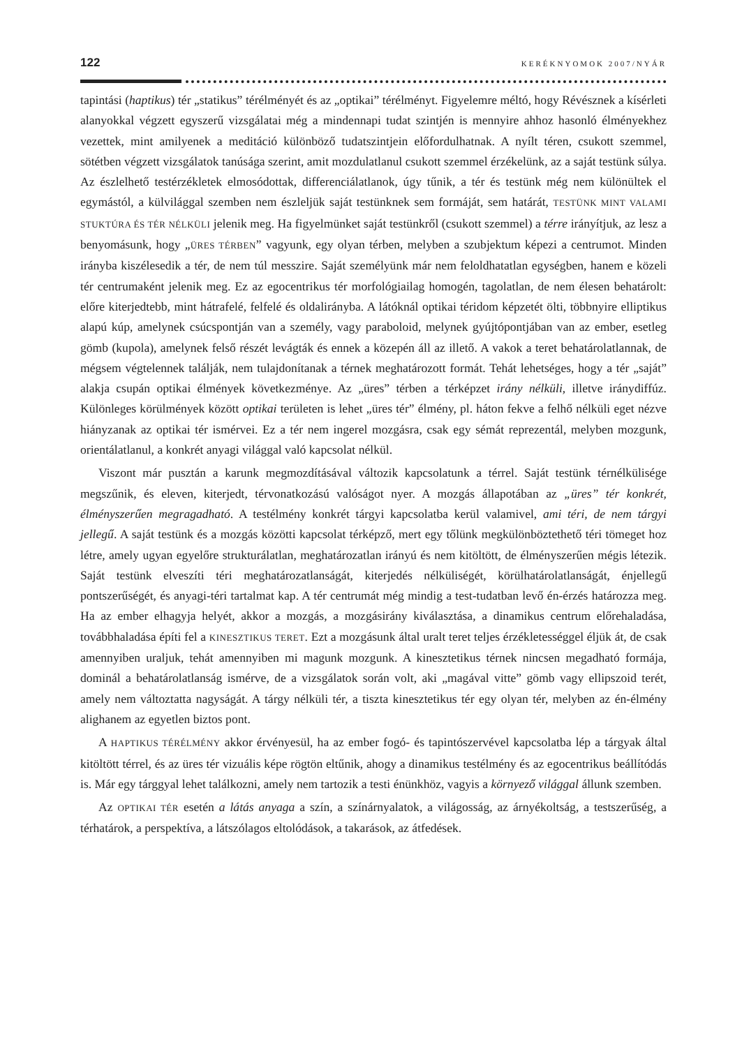122 KERÉKNYOMOK 2007/NYÁR
tapintási (haptikus) tér „statikus” térélményét és az „optikai” térélményt. Figyelemre méltó, hogy Révésznek a kísérleti alanyokkal végzett egyszerű vizsgálatai még a mindennapi tudat szintjén is mennyire ahhoz hasonló élményekhez vezettek, mint amilyenek a meditáció különböző tudatszintjein előfordulhatnak. A nyílt téren, csukott szemmel, sötétben végzett vizsgálatok tanúsága szerint, amit mozdulatlanul csukott szemmel érzékelünk, az a saját testünk súlya. Az észlelhető testérzékletek elmosódottak, differenciálatlanok, úgy tűnik, a tér és testünk még nem különültek el egymástól, a külvilággal szemben nem észleljük saját testünknek sem formáját, sem határát, TESTÜNK MINT VALAMI STUKTÚRA ÉS TÉR NÉLKÜLI jelenik meg. Ha figyelmünket saját testünkről (csukott szemmel) a térre irányítjuk, az lesz a benyomásunk, hogy „ÜRES TÉRBEN” vagyunk, egy olyan térben, melyben a szubjektum képezi a centrumot. Minden irányba kiszélesedik a tér, de nem túl messzire. Saját személyünk már nem feloldhatatlan egységben, hanem e közeli tér centrumaként jelenik meg. Ez az egocentrikus tér morfológiailag homogén, tagolatlan, de nem élesen behatárolt: előre kiterjedtebb, mint hátrafelé, felfelé és oldalirányba. A látóknál optikai téridom képzetét ölti, többnyire elliptikus alapú kúp, amelynek csúcspontján van a személy, vagy paraboloid, melynek gyújtópontjában van az ember, esetleg gömb (kupola), amelynek felső részét levágták és ennek a közepén áll az illető. A vakok a teret behatárolatlannak, de mégsem végtelennek találják, nem tulajdonítanak a térnek meghatározott formát. Tehát lehetséges, hogy a tér „saját” alakja csupán optikai élmények következménye. Az „üres” térben a térképzet irány nélküli, illetve iránydiffúz. Különleges körülmények között optikai területen is lehet „üres tér” élmény, pl. háton fekve a felhő nélküli eget nézve hiányzanak az optikai tér ismérvei. Ez a tér nem ingerel mozgásra, csak egy sémát reprezentál, melyben mozgunk, orientálatlanul, a konkrét anyagi világgal való kapcsolat nélkül.
Viszont már pusztán a karunk megmozdításával változik kapcsolatunk a térrel. Saját testünk térnélkülisége megszűnik, és eleven, kiterjedt, térvonatkozású valóságot nyer. A mozgás állapotában az „üres” tér konkrét, élményszerűen megragadható. A testélmény konkrét tárgyi kapcsolatba kerül valamivel, ami téri, de nem tárgyi jellegű. A saját testünk és a mozgás közötti kapcsolat térképző, mert egy tőlünk megkülönböztethető téri tömeget hoz létre, amely ugyan egyelőre strukturálatlan, meghatározatlan irányú és nem kitöltött, de élményszerűen mégis létezik. Saját testünk elveszíti téri meghatározatlanságát, kiterjedés nélküliségét, körülhatárolatlanságát, énjellegű pontszerűségét, és anyagi-téri tartalmat kap. A tér centrumát még mindig a test-tudatban levő én-érzés határozza meg. Ha az ember elhagyja helyét, akkor a mozgás, a mozgásirány kiválasztása, a dinamikus centrum előrehaladása, továbbhaladása építi fel a KINESZTIKUS TERET. Ezt a mozgásunk által uralt teret teljes érzékletességgel éljük át, de csak amennyiben uraljuk, tehát amennyiben mi magunk mozgunk. A kinesztetikus térnek nincsen megadható formája, dominál a behatárolatlanság ismérve, de a vizsgálatok során volt, aki „magával vitte” gömb vagy ellipszoid terét, amely nem változtatta nagyságát. A tárgy nélküli tér, a tiszta kinesztetikus tér egy olyan tér, melyben az én-élmény alighanem az egyetlen biztos pont.
A HAPTIKUS TÉRÉLMÉNY akkor érvényesül, ha az ember fogó- és tapintószervével kapcsolatba lép a tárgyak által kitöltött térrel, és az üres tér vizuális képe rögtön eltűnik, ahogy a dinamikus testélmény és az egocentrikus beállítódás is. Már egy tárggyal lehet találkozni, amely nem tartozik a testi énünkhöz, vagyis a környező világgal állunk szemben.
Az OPTIKAI TÉR esetén a látás anyaga a szín, a színárnyalatok, a világosság, az árnyékoltság, a testszerűség, a térhatárok, a perspektíva, a látszólagos eltolódások, a takarások, az átfedések.